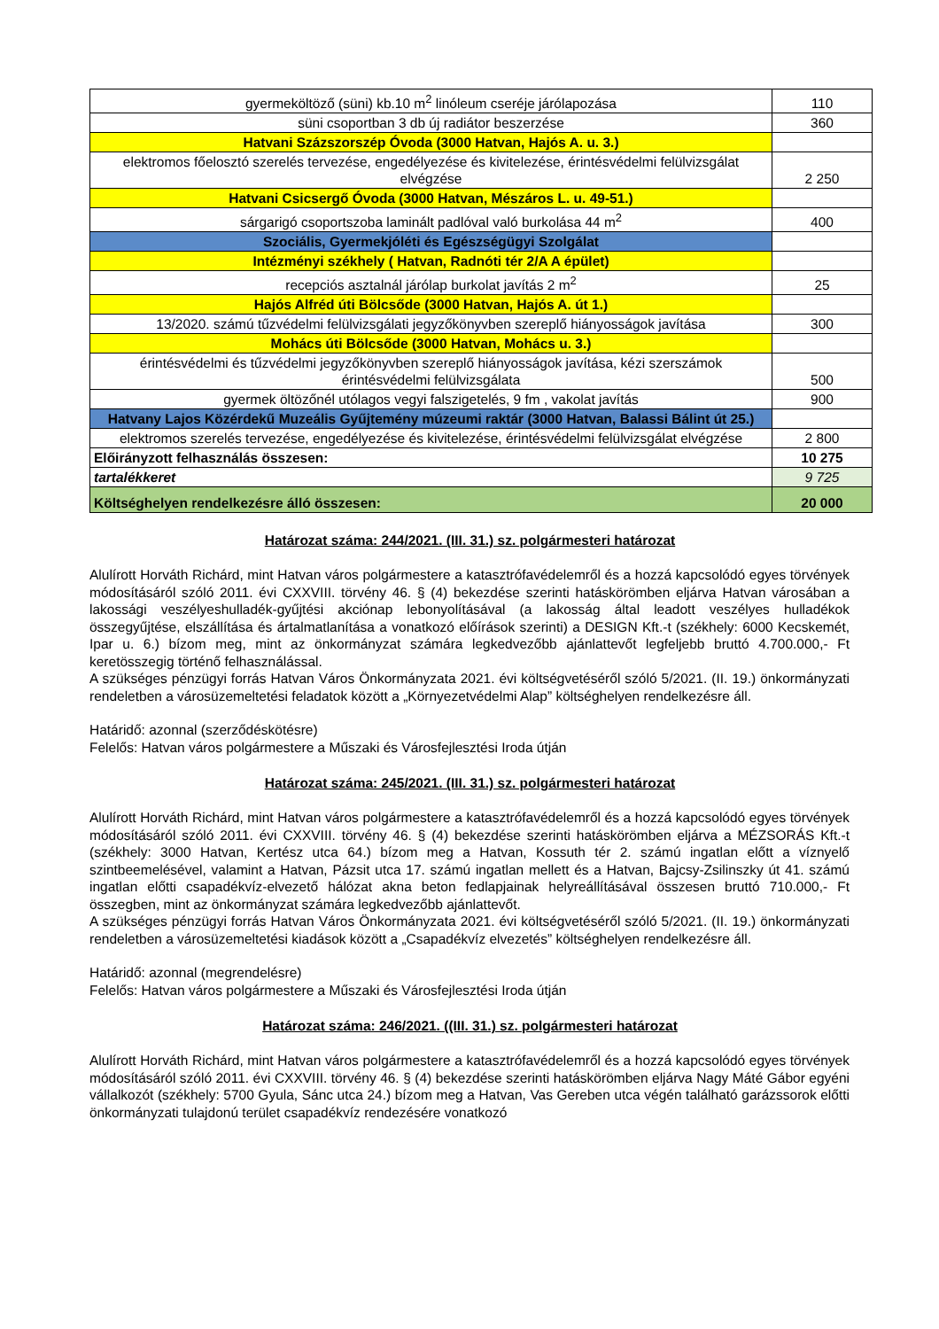| gyermeköltöző (süni) kb.10 m<sup>2</sup> linóleum cseréje járólapozása | 110 |
| süni csoportban 3 db új radiátor beszerzése | 360 |
| Hatvani Százszorszép Óvoda (3000 Hatvan, Hajós A. u. 3.) | |
| elektromos főelosztó szerelés tervezése, engedélyezése és kivitelezése, érintésvédelmi felülvizsgálat elvégzése | 2 250 |
| Hatvani Csicsergő Óvoda (3000 Hatvan, Mészáros L. u. 49-51.) | |
| sárgarigó csoportszoba laminált padlóval való burkolása 44 m<sup>2</sup> | 400 |
| Szociális, Gyermekjóléti és Egészségügyi Szolgálat | |
| Intézményi székhely ( Hatvan, Radnóti tér 2/A A épület) | |
| recepciós asztalnál járólap burkolat javítás 2 m<sup>2</sup> | 25 |
| Hajós Alfréd úti Bölcsőde (3000 Hatvan, Hajós A. út 1.) | |
| 13/2020. számú tűzvédelmi felülvizsgálati jegyzőkönyvben szereplő hiányosságok javítása | 300 |
| Mohács úti Bölcsőde (3000 Hatvan, Mohács u. 3.) | |
| érintésvédelmi és tűzvédelmi jegyzőkönyvben szereplő hiányosságok javítása, kézi szerszámok érintésvédelmi felülvizsgálata | 500 |
| gyermek öltözőnél utólagos vegyi falszigetelés, 9 fm , vakolat javítás | 900 |
| Hatvany Lajos Közérdekű Muzeális Gyűjtemény múzeumi raktár (3000 Hatvan, Balassi Bálint út 25.) | |
| elektromos szerelés tervezése, engedélyezése és kivitelezése, érintésvédelmi felülvizsgálat elvégzése | 2 800 |
| Előirányzott felhasználás összesen: | 10 275 |
| tartalékkeret | 9 725 |
| Költséghelyen rendelkezésre álló összesen: | 20 000 |
Határozat száma: 244/2021. (III. 31.) sz. polgármesteri határozat
Alulírott Horváth Richárd, mint Hatvan város polgármestere a katasztrófavédelemről és a hozzá kapcsolódó egyes törvények módosításáról szóló 2011. évi CXXVIII. törvény 46. § (4) bekezdése szerinti hatáskörömben eljárva Hatvan városában a lakossági veszélyeshulladék-gyűjtési akciónap lebonyolításával (a lakosság által leadott veszélyes hulladékok összegyűjtése, elszállítása és ártalmatlanítása a vonatkozó előírások szerinti) a DESIGN Kft.-t (székhely: 6000 Kecskemét, Ipar u. 6.) bízom meg, mint az önkormányzat számára legkedvezőbb ajánlattevőt legfeljebb bruttó 4.700.000,- Ft keretösszegig történő felhasználással.
A szükséges pénzügyi forrás Hatvan Város Önkormányzata 2021. évi költségvetéséről szóló 5/2021. (II. 19.) önkormányzati rendeletben a városüzemeltetési feladatok között a „Környezetvédelmi Alap” költséghelyen rendelkezésre áll.
Határidő: azonnal (szerződéskötésre)
Felelős: Hatvan város polgármestere a Műszaki és Városfejlesztési Iroda útján
Határozat száma: 245/2021. (III. 31.) sz. polgármesteri határozat
Alulírott Horváth Richárd, mint Hatvan város polgármestere a katasztrófavédelemről és a hozzá kapcsolódó egyes törvények módosításáról szóló 2011. évi CXXVIII. törvény 46. § (4) bekezdése szerinti hatáskörömben eljárva a MÉZSORÁS Kft.-t (székhely: 3000 Hatvan, Kertész utca 64.) bízom meg a Hatvan, Kossuth tér 2. számú ingatlan előtt a víznyelő szintbeemelésével, valamint a Hatvan, Pázsit utca 17. számú ingatlan mellett és a Hatvan, Bajcsy-Zsilinszky út 41. számú ingatlan előtti csapadékvíz-elvezető hálózat akna beton fedlapjainak helyreállításával összesen bruttó 710.000,- Ft összegben, mint az önkormányzat számára legkedvezőbb ajánlattevőt.
A szükséges pénzügyi forrás Hatvan Város Önkormányzata 2021. évi költségvetéséről szóló 5/2021. (II. 19.) önkormányzati rendeletben a városüzemeltetési kiadások között a „Csapadékvíz elvezetés” költséghelyen rendelkezésre áll.
Határidő: azonnal (megrendelésre)
Felelős: Hatvan város polgármestere a Műszaki és Városfejlesztési Iroda útján
Határozat száma: 246/2021. ((III. 31.) sz. polgármesteri határozat
Alulírott Horváth Richárd, mint Hatvan város polgármestere a katasztrófavédelemről és a hozzá kapcsolódó egyes törvények módosításáról szóló 2011. évi CXXVIII. törvény 46. § (4) bekezdése szerinti hatáskörömben eljárva Nagy Máté Gábor egyéni vállalkozót (székhely: 5700 Gyula, Sánc utca 24.) bízom meg a Hatvan, Vas Gereben utca végén található garázssorok előtti önkormányzati tulajdonú terület csapadékvíz rendezésére vonatkozó